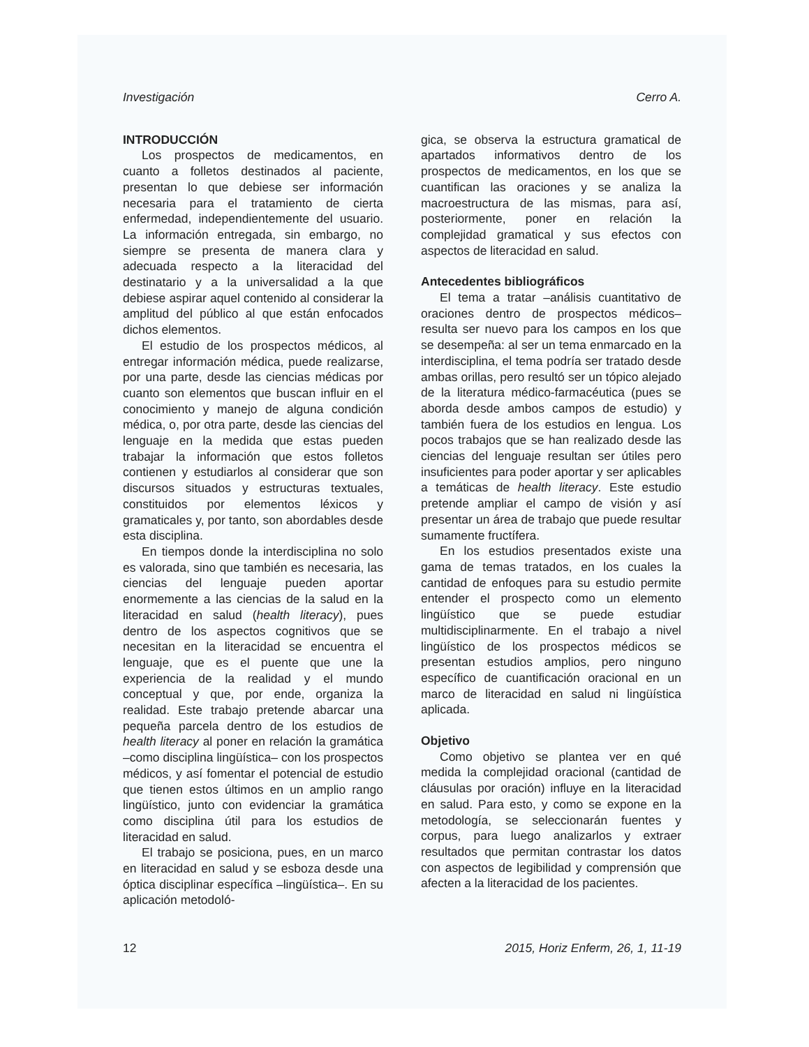Investigación Cerro A.
INTRODUCCIÓN
Los prospectos de medicamentos, en cuanto a folletos destinados al paciente, presentan lo que debiese ser información necesaria para el tratamiento de cierta enfermedad, independientemente del usuario. La información entregada, sin embargo, no siempre se presenta de manera clara y adecuada respecto a la literacidad del destinatario y a la universalidad a la que debiese aspirar aquel contenido al considerar la amplitud del público al que están enfocados dichos elementos.
El estudio de los prospectos médicos, al entregar información médica, puede realizarse, por una parte, desde las ciencias médicas por cuanto son elementos que buscan influir en el conocimiento y manejo de alguna condición médica, o, por otra parte, desde las ciencias del lenguaje en la medida que estas pueden trabajar la información que estos folletos contienen y estudiarlos al considerar que son discursos situados y estructuras textuales, constituidos por elementos léxicos y gramaticales y, por tanto, son abordables desde esta disciplina.
En tiempos donde la interdisciplina no solo es valorada, sino que también es necesaria, las ciencias del lenguaje pueden aportar enormemente a las ciencias de la salud en la literacidad en salud (health literacy), pues dentro de los aspectos cognitivos que se necesitan en la literacidad se encuentra el lenguaje, que es el puente que une la experiencia de la realidad y el mundo conceptual y que, por ende, organiza la realidad. Este trabajo pretende abarcar una pequeña parcela dentro de los estudios de health literacy al poner en relación la gramática –como disciplina lingüística– con los prospectos médicos, y así fomentar el potencial de estudio que tienen estos últimos en un amplio rango lingüístico, junto con evidenciar la gramática como disciplina útil para los estudios de literacidad en salud.
El trabajo se posiciona, pues, en un marco en literacidad en salud y se esboza desde una óptica disciplinar específica –lingüística–. En su aplicación metodoló-
gica, se observa la estructura gramatical de apartados informativos dentro de los prospectos de medicamentos, en los que se cuantifican las oraciones y se analiza la macroestructura de las mismas, para así, posteriormente, poner en relación la complejidad gramatical y sus efectos con aspectos de literacidad en salud.
Antecedentes bibliográficos
El tema a tratar –análisis cuantitativo de oraciones dentro de prospectos médicos– resulta ser nuevo para los campos en los que se desempeña: al ser un tema enmarcado en la interdisciplina, el tema podría ser tratado desde ambas orillas, pero resultó ser un tópico alejado de la literatura médico-farmacéutica (pues se aborda desde ambos campos de estudio) y también fuera de los estudios en lengua. Los pocos trabajos que se han realizado desde las ciencias del lenguaje resultan ser útiles pero insuficientes para poder aportar y ser aplicables a temáticas de health literacy. Este estudio pretende ampliar el campo de visión y así presentar un área de trabajo que puede resultar sumamente fructífera.
En los estudios presentados existe una gama de temas tratados, en los cuales la cantidad de enfoques para su estudio permite entender el prospecto como un elemento lingüístico que se puede estudiar multidisciplinarmente. En el trabajo a nivel lingüístico de los prospectos médicos se presentan estudios amplios, pero ninguno específico de cuantificación oracional en un marco de literacidad en salud ni lingüística aplicada.
Objetivo
Como objetivo se plantea ver en qué medida la complejidad oracional (cantidad de cláusulas por oración) influye en la literacidad en salud. Para esto, y como se expone en la metodología, se seleccionarán fuentes y corpus, para luego analizarlos y extraer resultados que permitan contrastar los datos con aspectos de legibilidad y comprensión que afecten a la literacidad de los pacientes.
12 2015, Horiz Enferm, 26, 1, 11-19